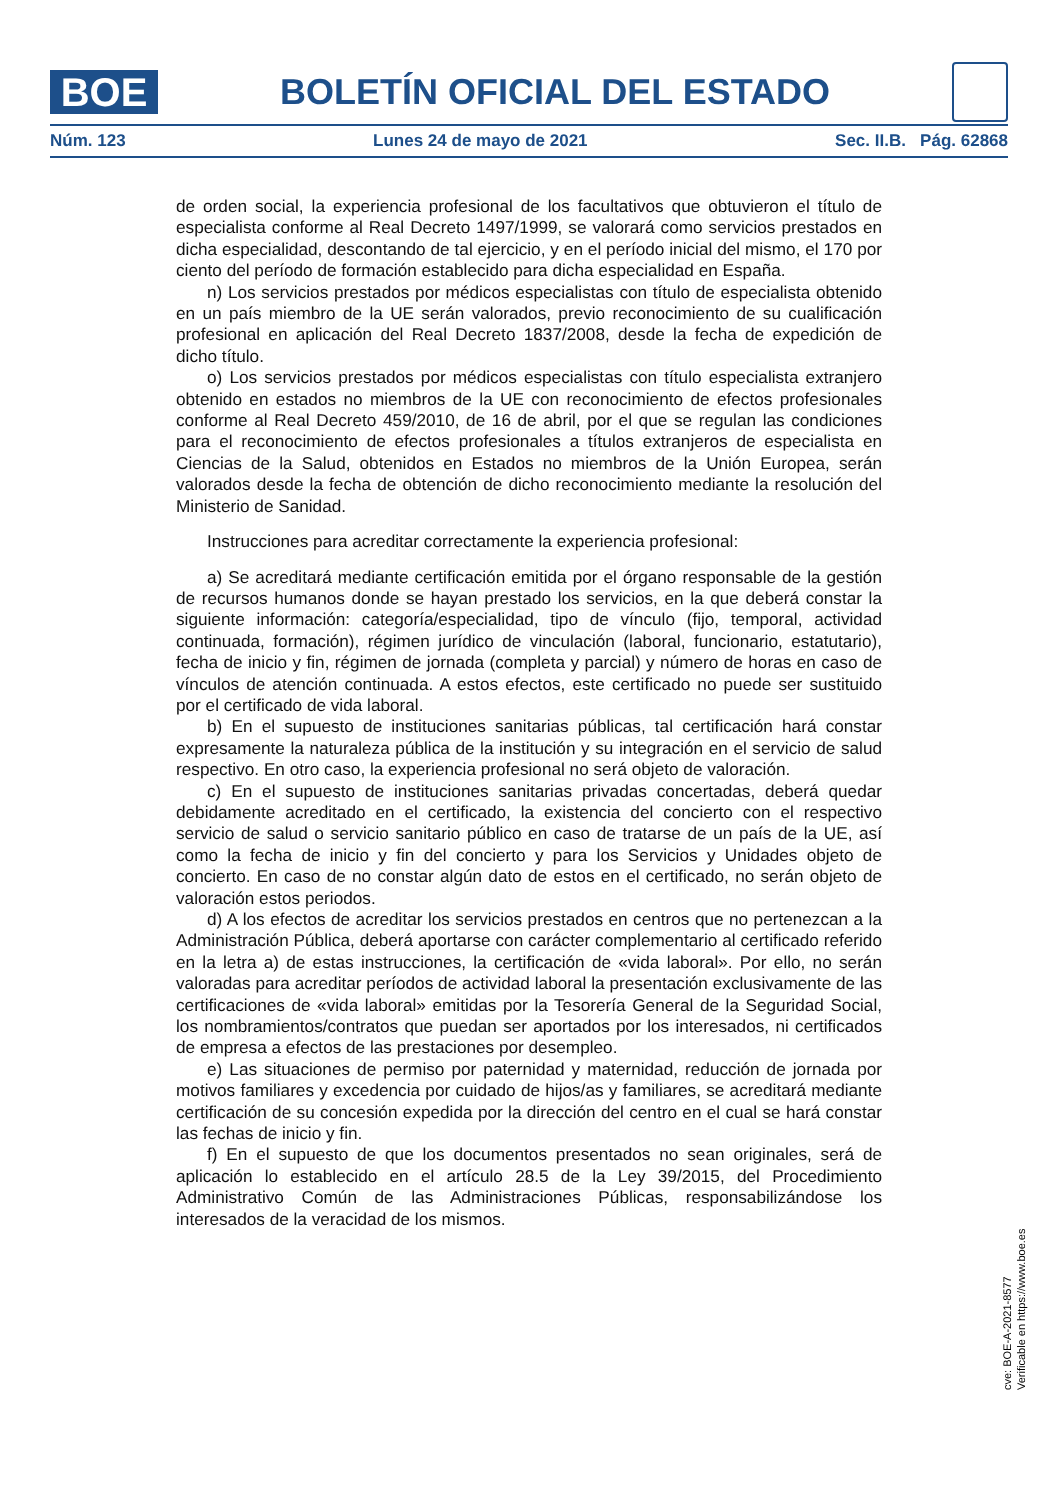BOE
BOLETÍN OFICIAL DEL ESTADO
Núm. 123 Lunes 24 de mayo de 2021 Sec. II.B. Pág. 62868
de orden social, la experiencia profesional de los facultativos que obtuvieron el título de especialista conforme al Real Decreto 1497/1999, se valorará como servicios prestados en dicha especialidad, descontando de tal ejercicio, y en el período inicial del mismo, el 170 por ciento del período de formación establecido para dicha especialidad en España.
n) Los servicios prestados por médicos especialistas con título de especialista obtenido en un país miembro de la UE serán valorados, previo reconocimiento de su cualificación profesional en aplicación del Real Decreto 1837/2008, desde la fecha de expedición de dicho título.
o) Los servicios prestados por médicos especialistas con título especialista extranjero obtenido en estados no miembros de la UE con reconocimiento de efectos profesionales conforme al Real Decreto 459/2010, de 16 de abril, por el que se regulan las condiciones para el reconocimiento de efectos profesionales a títulos extranjeros de especialista en Ciencias de la Salud, obtenidos en Estados no miembros de la Unión Europea, serán valorados desde la fecha de obtención de dicho reconocimiento mediante la resolución del Ministerio de Sanidad.
Instrucciones para acreditar correctamente la experiencia profesional:
a) Se acreditará mediante certificación emitida por el órgano responsable de la gestión de recursos humanos donde se hayan prestado los servicios, en la que deberá constar la siguiente información: categoría/especialidad, tipo de vínculo (fijo, temporal, actividad continuada, formación), régimen jurídico de vinculación (laboral, funcionario, estatutario), fecha de inicio y fin, régimen de jornada (completa y parcial) y número de horas en caso de vínculos de atención continuada. A estos efectos, este certificado no puede ser sustituido por el certificado de vida laboral.
b) En el supuesto de instituciones sanitarias públicas, tal certificación hará constar expresamente la naturaleza pública de la institución y su integración en el servicio de salud respectivo. En otro caso, la experiencia profesional no será objeto de valoración.
c) En el supuesto de instituciones sanitarias privadas concertadas, deberá quedar debidamente acreditado en el certificado, la existencia del concierto con el respectivo servicio de salud o servicio sanitario público en caso de tratarse de un país de la UE, así como la fecha de inicio y fin del concierto y para los Servicios y Unidades objeto de concierto. En caso de no constar algún dato de estos en el certificado, no serán objeto de valoración estos periodos.
d) A los efectos de acreditar los servicios prestados en centros que no pertenezcan a la Administración Pública, deberá aportarse con carácter complementario al certificado referido en la letra a) de estas instrucciones, la certificación de «vida laboral». Por ello, no serán valoradas para acreditar períodos de actividad laboral la presentación exclusivamente de las certificaciones de «vida laboral» emitidas por la Tesorería General de la Seguridad Social, los nombramientos/contratos que puedan ser aportados por los interesados, ni certificados de empresa a efectos de las prestaciones por desempleo.
e) Las situaciones de permiso por paternidad y maternidad, reducción de jornada por motivos familiares y excedencia por cuidado de hijos/as y familiares, se acreditará mediante certificación de su concesión expedida por la dirección del centro en el cual se hará constar las fechas de inicio y fin.
f) En el supuesto de que los documentos presentados no sean originales, será de aplicación lo establecido en el artículo 28.5 de la Ley 39/2015, del Procedimiento Administrativo Común de las Administraciones Públicas, responsabilizándose los interesados de la veracidad de los mismos.
cve: BOE-A-2021-8577
Verificable en https://www.boe.es